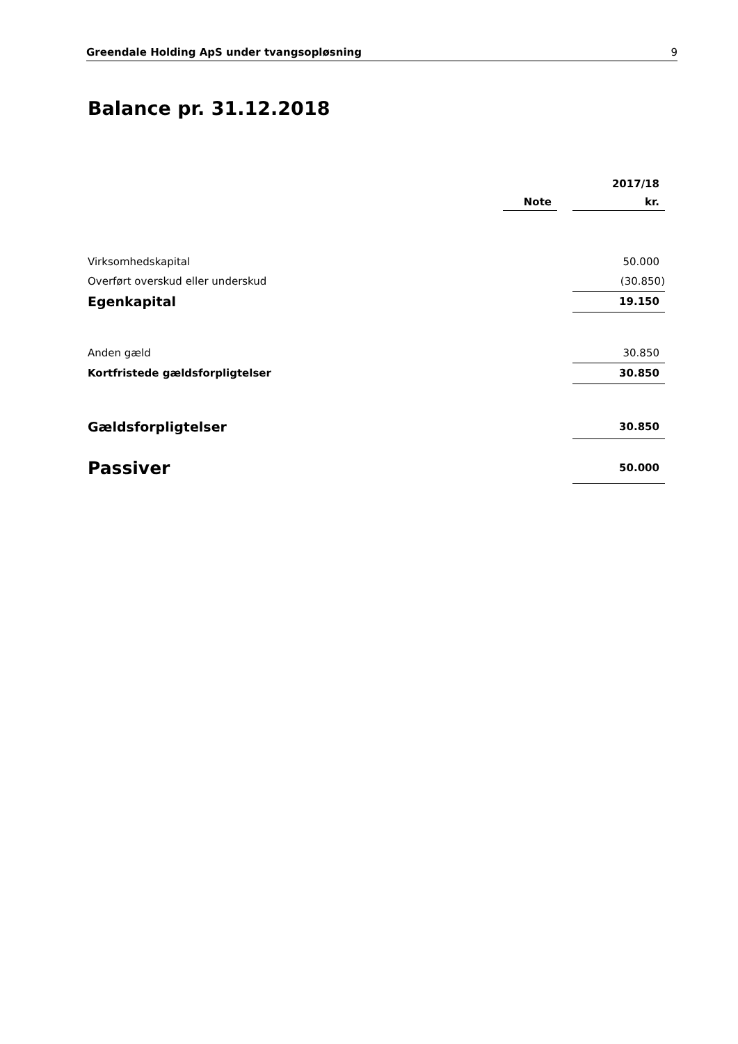Greendale Holding ApS under tvangsopløsning 9
Balance pr. 31.12.2018
| | | | 2017/18 |
| --- | --- | --- | --- |
| | Note | | kr. |
| Virksomhedskapital | | | 50.000 |
| Overført overskud eller underskud | | | (30.850) |
| Egenkapital | | | 19.150 |
| Anden gæld | | | 30.850 |
| Kortfristede gældsforpligtelser | | | 30.850 |
| Gældsforpligtelser | | | 30.850 |
| Passiver | | | 50.000 |